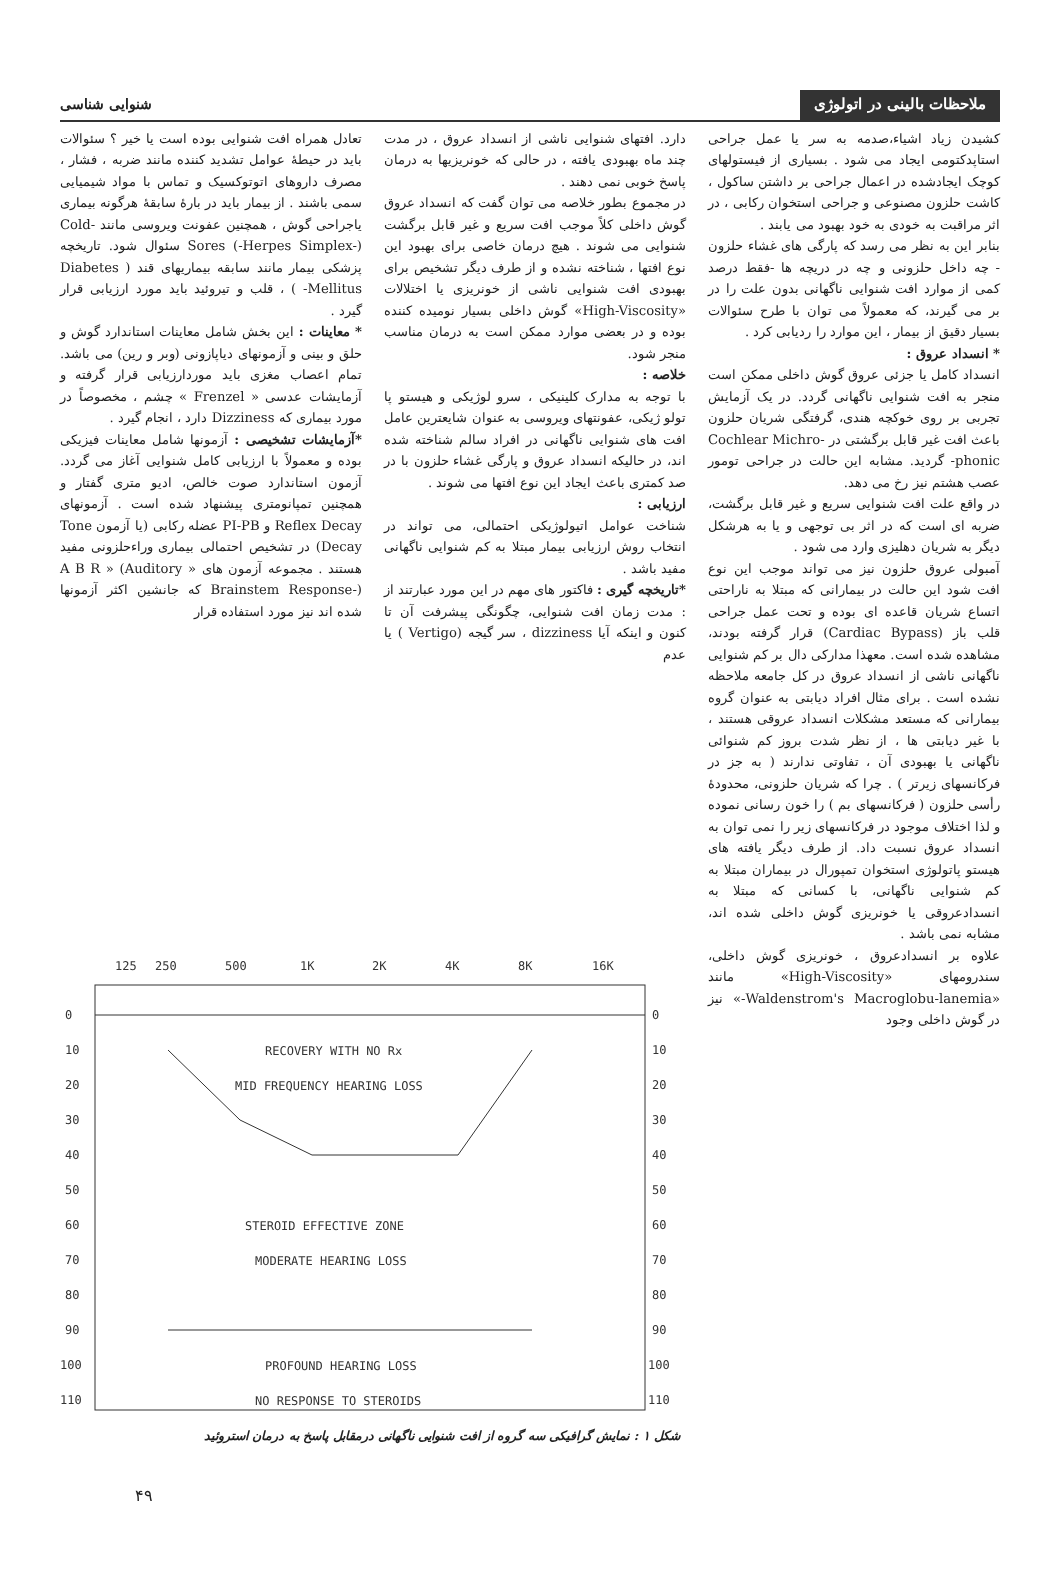ملاحظات بالینی در اتولوژی
شنوایی شناسی
کشیدن زیاد اشیاء،صدمه به سر یا عمل جراحی استاپدکتومی ایجاد می شود . بسیاری از فیستولهای کوچک ایجادشده در اعمال جراحی بر داشتن ساکول ، کاشت حلزون مصنوعی و جراحی استخوان رکابی ، در اثر مراقبت به خودی به خود بهبود می یابند .
بنابر این به نظر می رسد که پارگی های غشاء حلزون - چه داخل حلزونی و چه در دریچه ها -فقط درصد کمی از موارد افت شنوایی ناگهانی بدون علت را در بر می گیرند، که معمولاً می توان با طرح سئوالات بسیار دقیق از بیمار ، این موارد را ردیابی کرد .
* انسداد عروق :
انسداد کامل یا جزئی عروق گوش داخلی ممکن است منجر به افت شنوایی ناگهانی گردد. در یک آزمایش تجربی بر روی خوکچه هندی، گرفتگی شریان حلزون باعث افت غیر قابل برگشتی در Cochlear Michro-phonic- گردید. مشابه این حالت در جراحی تومور عصب هشتم نیز رخ می دهد.
در واقع علت افت شنوایی سریع و غیر قابل برگشت، ضربه ای است که در اثر بی توجهی و یا به هرشکل دیگر به شریان دهلیزی وارد می شود .
آمبولی عروق حلزون نیز می تواند موجب این نوع افت شود این حالت در بیمارانی که مبتلا به ناراحتی اتساع شریان قاعده ای بوده و تحت عمل جراحی قلب باز (Cardiac Bypass) قرار گرفته بودند، مشاهده شده است. معهذا مدارکی دال بر کم شنوایی ناگهانی ناشی از انسداد عروق در کل جامعه ملاحظه نشده است . برای مثال افراد دیابتی به عنوان گروه بیمارانی که مستعد مشکلات انسداد عروقی هستند ، با غیر دیابتی ها ، از نظر شدت بروز کم شنوائی ناگهانی یا بهبودی آن ، تفاوتی ندارند ( به جز در فرکانسهای زیرتر ) . چرا که شریان حلزونی، محدودهٔ رأسی حلزون ( فرکانسهای بم ) را خون رسانی نموده و لذا اختلاف موجود در فرکانسهای زیر را نمی توان به انسداد عروق نسبت داد. از طرف دیگر یافته های هیستو پاتولوژی استخوان تمپورال در بیماران مبتلا به کم شنوایی ناگهانی، با کسانی که مبتلا به انسدادعروقی یا خونریزی گوش داخلی شده اند، مشابه نمی باشد .
علاوه بر انسدادعروق ، خونریزی گوش داخلی، سندرومهای «High-Viscosity» مانند «Waldenstrom's Macroglobu-lanemia-» نیز در گوش داخلی وجود
دارد. افتهای شنوایی ناشی از انسداد عروق ، در مدت چند ماه بهبودی یافته ، در حالی که خونریزیها به درمان پاسخ خوبی نمی دهند .
در مجموع بطور خلاصه می توان گفت که انسداد عروق گوش داخلی کلاً موجب افت سریع و غیر قابل برگشت شنوایی می شوند . هیچ درمان خاصی برای بهبود این نوع افتها ، شناخته نشده و از طرف دیگر تشخیص برای بهبودی افت شنوایی ناشی از خونریزی یا اختلالات «High-Viscosity» گوش داخلی بسیار نومیده کننده بوده و در بعضی موارد ممکن است به درمان مناسب منجر شود.
خلاصه :
با توجه به مدارک کلینیکی ، سرو لوژیکی و هیستو پا تولو ژیکی، عفونتهای ویروسی به عنوان شایعترین عامل افت های شنوایی ناگهانی در افراد سالم شناخته شده اند، در حالیکه انسداد عروق و پارگی غشاء حلزون با در صد کمتری باعث ایجاد این نوع افتها می شوند .
ارزیابی :
شناخت عوامل اتیولوژیکی احتمالی، می تواند در انتخاب روش ارزیابی بیمار مبتلا به کم شنوایی ناگهانی مفید باشد .
*تاریخچه گیری : فاکتور های مهم در این مورد عبارتند از : مدت زمان افت شنوایی، چگونگی پیشرفت آن تا کنون و اینکه آیا dizziness ، سر گیجه (Vertigo ) یا عدم
تعادل همراه افت شنوایی بوده است یا خیر ؟ سئوالات باید در حیطهٔ عوامل تشدید کننده مانند ضربه ، فشار ، مصرف داروهای اتوتوکسیک و تماس با مواد شیمیایی سمی باشند . از بیمار باید در بارهٔ سابقهٔ هرگونه بیماری یاجراحی گوش ، همچنین عفونت ویروسی مانند Cold-Sores (-Herpes Simplex-) سئوال شود. تاریخچه پزشکی بیمار مانند سابقه بیماریهای قند ( Diabetes Mellitus- ) ، قلب و تیروئید باید مورد ارزیابی قرار گیرد .
* معاینات : این بخش شامل معاینات استاندارد گوش و حلق و بینی و آزمونهای دیاپازونی (وبر و رین) می باشد. تمام اعصاب مغزی باید موردارزیابی قرار گرفته و آزمایشات عدسی « Frenzel » چشم ، مخصوصاً در مورد بیماری که Dizziness دارد ، انجام گیرد .
*آزمایشات تشخیصی : آزمونها شامل معاینات فیزیکی بوده و معمولاً با ارزیابی کامل شنوایی آغاز می گردد. آزمون استاندارد صوت خالص، ادیو متری گفتار و همچنین تمپانومتری پیشنهاد شده است . آزمونهای Reflex Decay و PI-PB عضله رکابی (یا آزمون Tone Decay) در تشخیص احتمالی بیماری وراءحلزونی مفید هستند . مجموعه آزمون های « A B R » (Auditory Brainstem Response-) که جانشین اکثر آزمونها شده اند نیز مورد استفاده قرار
125
250
500
1K
2K
4K
8K
16K
0
10
20
30
40
50
60
70
80
90
100
110
0
10
20
30
40
50
60
70
80
90
100
110
RECOVERY WITH NO Rx
MID FREQUENCY HEARING LOSS
STEROID EFFECTIVE ZONE
MODERATE HEARING LOSS
PROFOUND HEARING LOSS
NO RESPONSE TO STEROIDS
شکل ۱ : نمایش گرافیکی سه گروه از افت شنوایی ناگهانی درمقابل پاسخ به درمان استروئید
۴۹